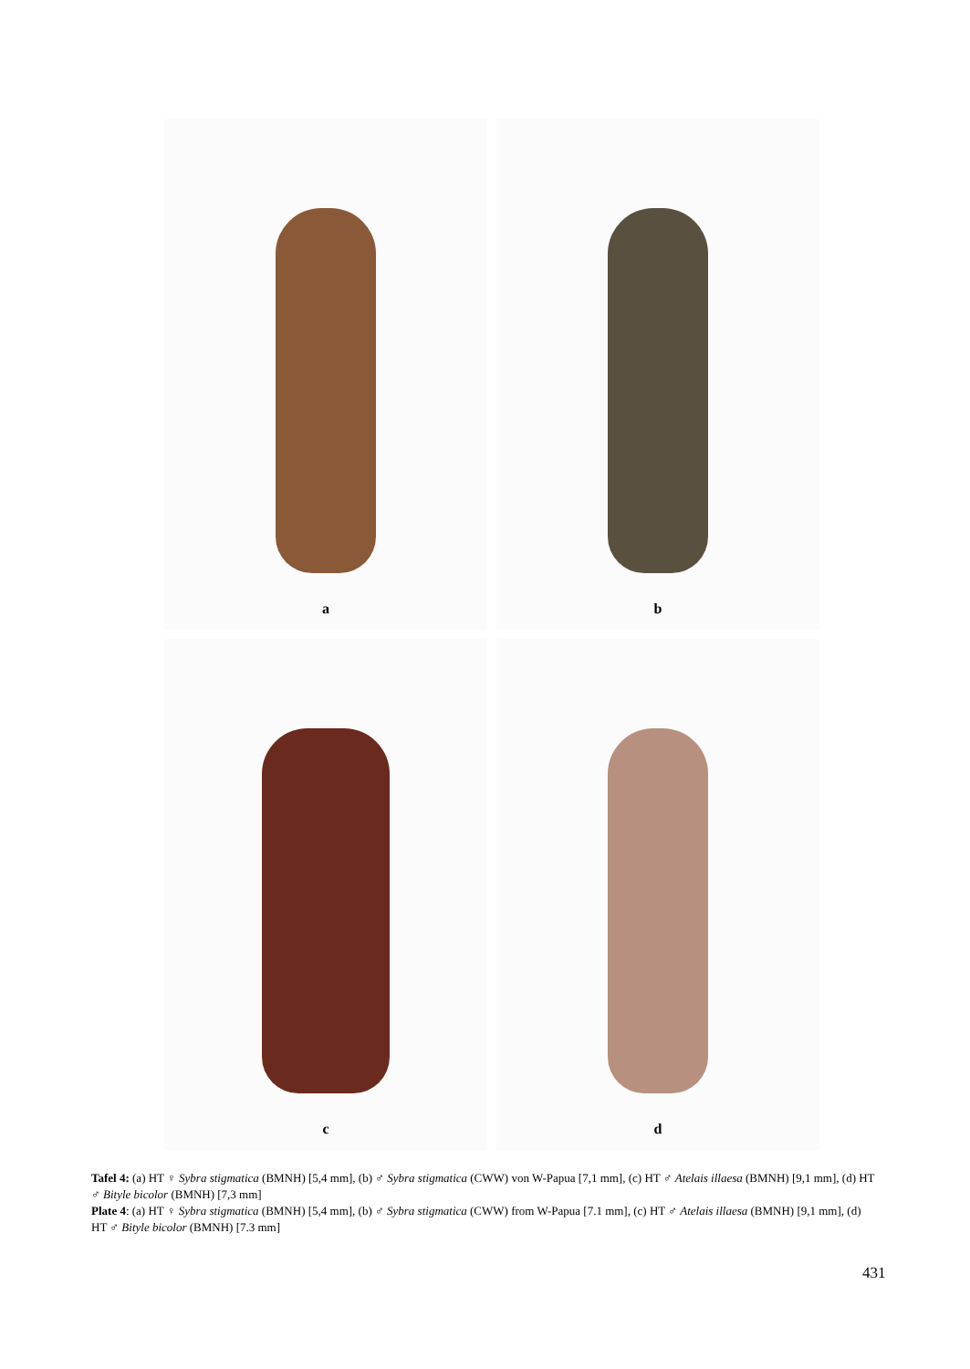a
b
c
d
Tafel 4: (a) HT ♀ Sybra stigmatica (BMNH) [5,4 mm], (b) ♂ Sybra stigmatica (CWW) von W-Papua [7,1 mm], (c) HT ♂ Atelais illaesa (BMNH) [9,1 mm], (d) HT ♂ Bityle bicolor (BMNH) [7,3 mm]
Plate 4: (a) HT ♀ Sybra stigmatica (BMNH) [5,4 mm], (b) ♂ Sybra stigmatica (CWW) from W-Papua [7.1 mm], (c) HT ♂ Atelais illaesa (BMNH) [9,1 mm], (d) HT ♂ Bityle bicolor (BMNH) [7.3 mm]
431